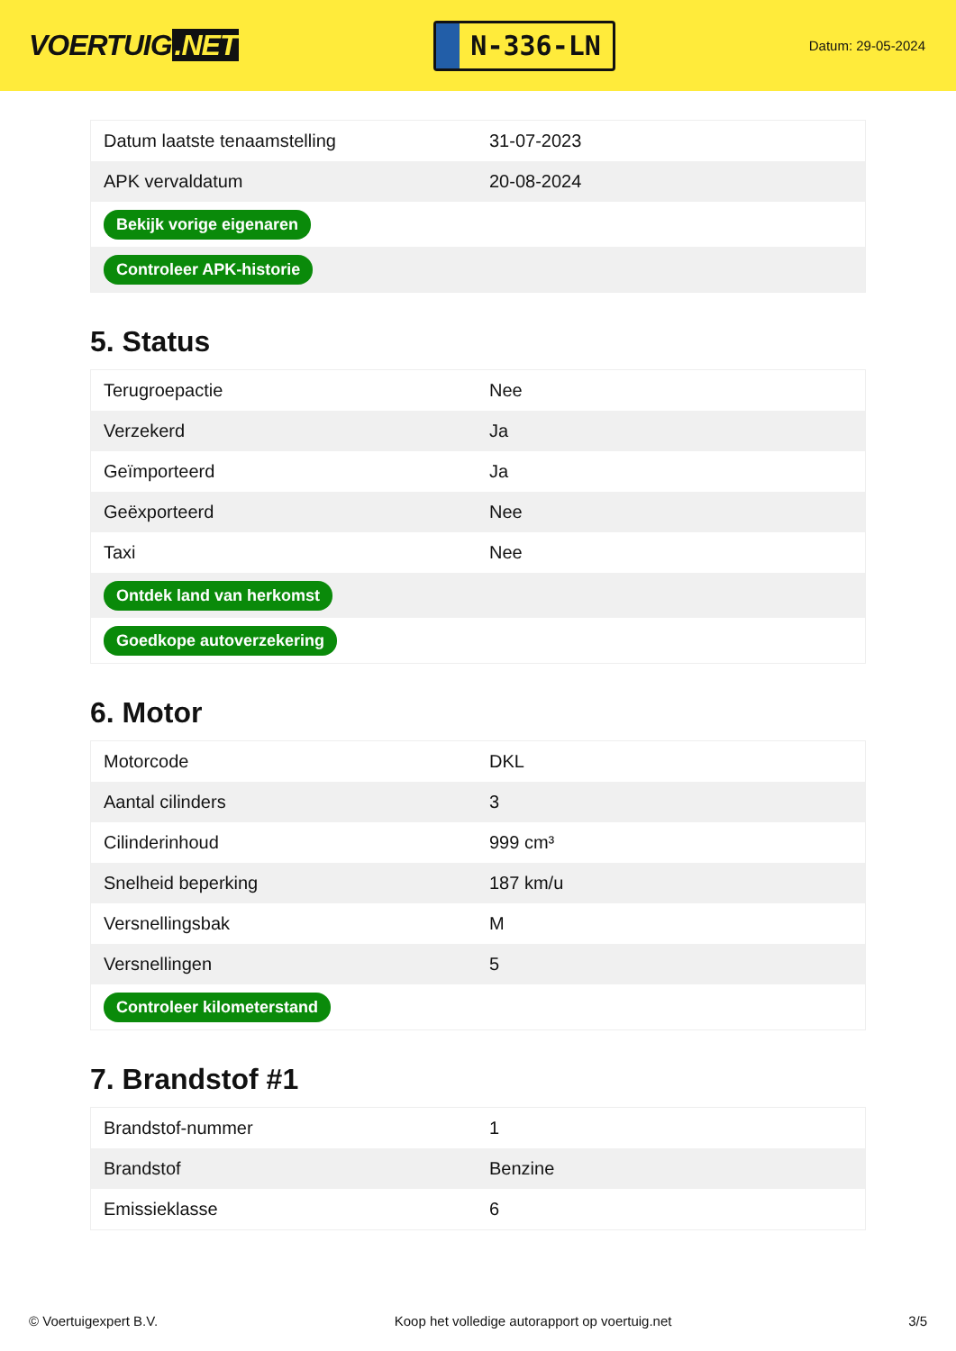VOERTUIG.NET
N-336-LN
Datum: 29-05-2024
| Datum laatste tenaamstelling | 31-07-2023 |
| APK vervaldatum | 20-08-2024 |
| Bekijk vorige eigenaren | |
| Controleer APK-historie | |
5. Status
| Terugroepactie | Nee |
| Verzekerd | Ja |
| Geïmporteerd | Ja |
| Geëxporteerd | Nee |
| Taxi | Nee |
| Ontdek land van herkomst | |
| Goedkope autoverzekering | |
6. Motor
| Motorcode | DKL |
| Aantal cilinders | 3 |
| Cilinderinhoud | 999 cm³ |
| Snelheid beperking | 187 km/u |
| Versnellingsbak | M |
| Versnellingen | 5 |
| Controleer kilometerstand | |
7. Brandstof #1
| Brandstof-nummer | 1 |
| Brandstof | Benzine |
| Emissieklasse | 6 |
© Voertuigexpert B.V. Koop het volledige autorapport op voertuig.net 3/5